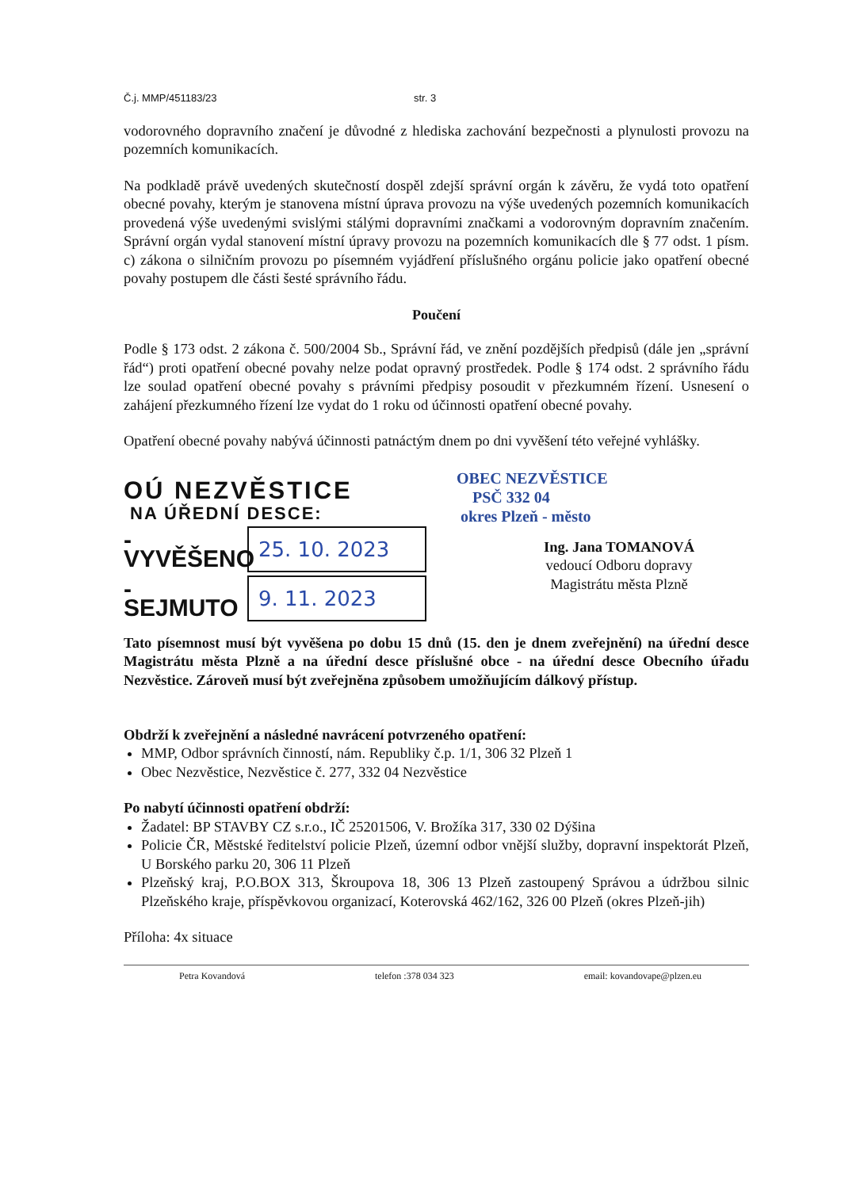Č.j. MMP/451183/23 str. 3
vodorovného dopravního značení je důvodné z hlediska zachování bezpečnosti a plynulosti provozu na pozemních komunikacích.
Na podkladě právě uvedených skutečností dospěl zdejší správní orgán k závěru, že vydá toto opatření obecné povahy, kterým je stanovena místní úprava provozu na výše uvedených pozemních komunikacích provedená výše uvedenými svislými stálými dopravními značkami a vodorovným dopravním značením. Správní orgán vydal stanovení místní úpravy provozu na pozemních komunikacích dle § 77 odst. 1 písm. c) zákona o silničním provozu po písemném vyjádření příslušného orgánu policie jako opatření obecné povahy postupem dle části šesté správního řádu.
Poučení
Podle § 173 odst. 2 zákona č. 500/2004 Sb., Správní řád, ve znění pozdějších předpisů (dále jen „správní řád“) proti opatření obecné povahy nelze podat opravný prostředek. Podle § 174 odst. 2 správního řádu lze soulad opatření obecné povahy s právními předpisy posoudit v přezkumném řízení. Usnesení o zahájení přezkumného řízení lze vydat do 1 roku od účinnosti opatření obecné povahy.
Opatření obecné povahy nabývá účinnosti patnáctým dnem po dni vyvěšení této veřejné vyhlášky.
OÚ NEZVĚSTICE
NA ÚŘEDNÍ DESCE:
- VYVĚŠENO
25. 10. 2023
- SEJMUTO
9. 11. 2023
OBEC NEZVĚSTICE
PSČ 332 04
okres Plzeň - město
Ing. Jana TOMANOVÁ
vedoucí Odboru dopravy
Magistrátu města Plzně
Tato písemnost musí být vyvěšena po dobu 15 dnů (15. den je dnem zveřejnění) na úřední desce Magistrátu města Plzně a na úřední desce příslušné obce - na úřední desce Obecního úřadu Nezvěstice. Zároveň musí být zveřejněna způsobem umožňujícím dálkový přístup.
Obdrží k zveřejnění a následné navrácení potvrzeného opatření:
MMP, Odbor správních činností, nám. Republiky č.p. 1/1, 306 32 Plzeň 1
Obec Nezvěstice, Nezvěstice č. 277, 332 04 Nezvěstice
Po nabytí účinnosti opatření obdrží:
Žadatel: BP STAVBY CZ s.r.o., IČ 25201506, V. Brožíka 317, 330 02 Dýšina
Policie ČR, Městské ředitelství policie Plzeň, územní odbor vnější služby, dopravní inspektorát Plzeň, U Borského parku 20, 306 11 Plzeň
Plzeňský kraj, P.O.BOX 313, Škroupova 18, 306 13 Plzeň zastoupený Správou a údržbou silnic Plzeňského kraje, příspěvkovou organizací, Koterovská 462/162, 326 00 Plzeň (okres Plzeň-jih)
Příloha: 4x situace
Petra Kovandová telefon :378 034 323 email: kovandovape@plzen.eu